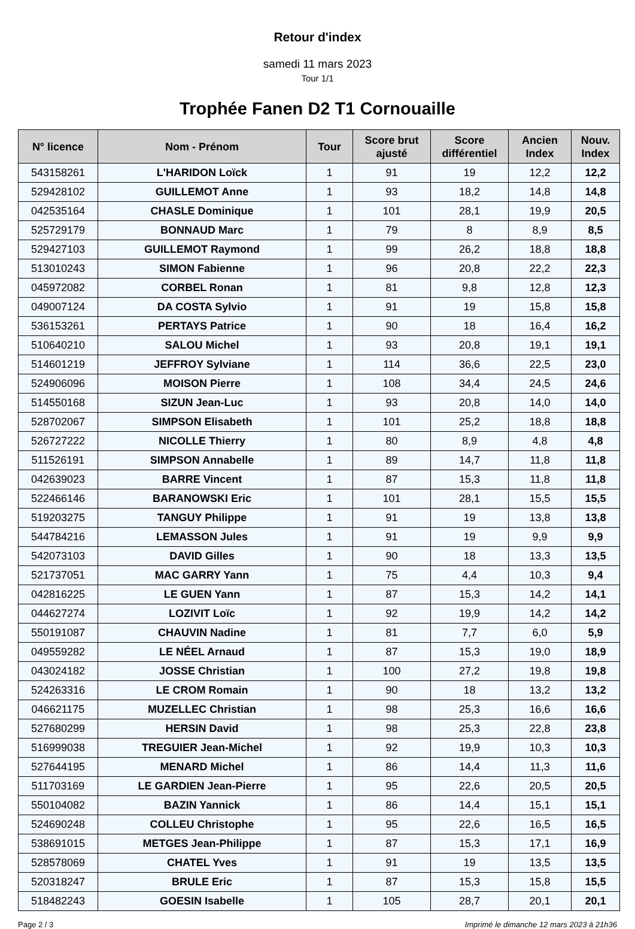Retour d'index
samedi 11 mars 2023
Tour 1/1
Trophée Fanen D2 T1 Cornouaille
| N° licence | Nom - Prénom | Tour | Score brut ajusté | Score différentiel | Ancien Index | Nouv. Index |
| --- | --- | --- | --- | --- | --- | --- |
| 543158261 | L'HARIDON Loïck | 1 | 91 | 19 | 12,2 | 12,2 |
| 529428102 | GUILLEMOT Anne | 1 | 93 | 18,2 | 14,8 | 14,8 |
| 042535164 | CHASLE Dominique | 1 | 101 | 28,1 | 19,9 | 20,5 |
| 525729179 | BONNAUD Marc | 1 | 79 | 8 | 8,9 | 8,5 |
| 529427103 | GUILLEMOT Raymond | 1 | 99 | 26,2 | 18,8 | 18,8 |
| 513010243 | SIMON Fabienne | 1 | 96 | 20,8 | 22,2 | 22,3 |
| 045972082 | CORBEL Ronan | 1 | 81 | 9,8 | 12,8 | 12,3 |
| 049007124 | DA COSTA Sylvio | 1 | 91 | 19 | 15,8 | 15,8 |
| 536153261 | PERTAYS Patrice | 1 | 90 | 18 | 16,4 | 16,2 |
| 510640210 | SALOU Michel | 1 | 93 | 20,8 | 19,1 | 19,1 |
| 514601219 | JEFFROY Sylviane | 1 | 114 | 36,6 | 22,5 | 23,0 |
| 524906096 | MOISON Pierre | 1 | 108 | 34,4 | 24,5 | 24,6 |
| 514550168 | SIZUN Jean-Luc | 1 | 93 | 20,8 | 14,0 | 14,0 |
| 528702067 | SIMPSON Elisabeth | 1 | 101 | 25,2 | 18,8 | 18,8 |
| 526727222 | NICOLLE Thierry | 1 | 80 | 8,9 | 4,8 | 4,8 |
| 511526191 | SIMPSON Annabelle | 1 | 89 | 14,7 | 11,8 | 11,8 |
| 042639023 | BARRE Vincent | 1 | 87 | 15,3 | 11,8 | 11,8 |
| 522466146 | BARANOWSKI Eric | 1 | 101 | 28,1 | 15,5 | 15,5 |
| 519203275 | TANGUY Philippe | 1 | 91 | 19 | 13,8 | 13,8 |
| 544784216 | LEMASSON Jules | 1 | 91 | 19 | 9,9 | 9,9 |
| 542073103 | DAVID Gilles | 1 | 90 | 18 | 13,3 | 13,5 |
| 521737051 | MAC GARRY Yann | 1 | 75 | 4,4 | 10,3 | 9,4 |
| 042816225 | LE GUEN Yann | 1 | 87 | 15,3 | 14,2 | 14,1 |
| 044627274 | LOZIVIT Loïc | 1 | 92 | 19,9 | 14,2 | 14,2 |
| 550191087 | CHAUVIN Nadine | 1 | 81 | 7,7 | 6,0 | 5,9 |
| 049559282 | LE NÉEL Arnaud | 1 | 87 | 15,3 | 19,0 | 18,9 |
| 043024182 | JOSSE Christian | 1 | 100 | 27,2 | 19,8 | 19,8 |
| 524263316 | LE CROM Romain | 1 | 90 | 18 | 13,2 | 13,2 |
| 046621175 | MUZELLEC Christian | 1 | 98 | 25,3 | 16,6 | 16,6 |
| 527680299 | HERSIN David | 1 | 98 | 25,3 | 22,8 | 23,8 |
| 516999038 | TREGUIER Jean-Michel | 1 | 92 | 19,9 | 10,3 | 10,3 |
| 527644195 | MENARD Michel | 1 | 86 | 14,4 | 11,3 | 11,6 |
| 511703169 | LE GARDIEN Jean-Pierre | 1 | 95 | 22,6 | 20,5 | 20,5 |
| 550104082 | BAZIN Yannick | 1 | 86 | 14,4 | 15,1 | 15,1 |
| 524690248 | COLLEU Christophe | 1 | 95 | 22,6 | 16,5 | 16,5 |
| 538691015 | METGES Jean-Philippe | 1 | 87 | 15,3 | 17,1 | 16,9 |
| 528578069 | CHATEL Yves | 1 | 91 | 19 | 13,5 | 13,5 |
| 520318247 | BRULE Eric | 1 | 87 | 15,3 | 15,8 | 15,5 |
| 518482243 | GOESIN Isabelle | 1 | 105 | 28,7 | 20,1 | 20,1 |
Page 2 / 3 Imprimé le dimanche 12 mars 2023 à 21h36